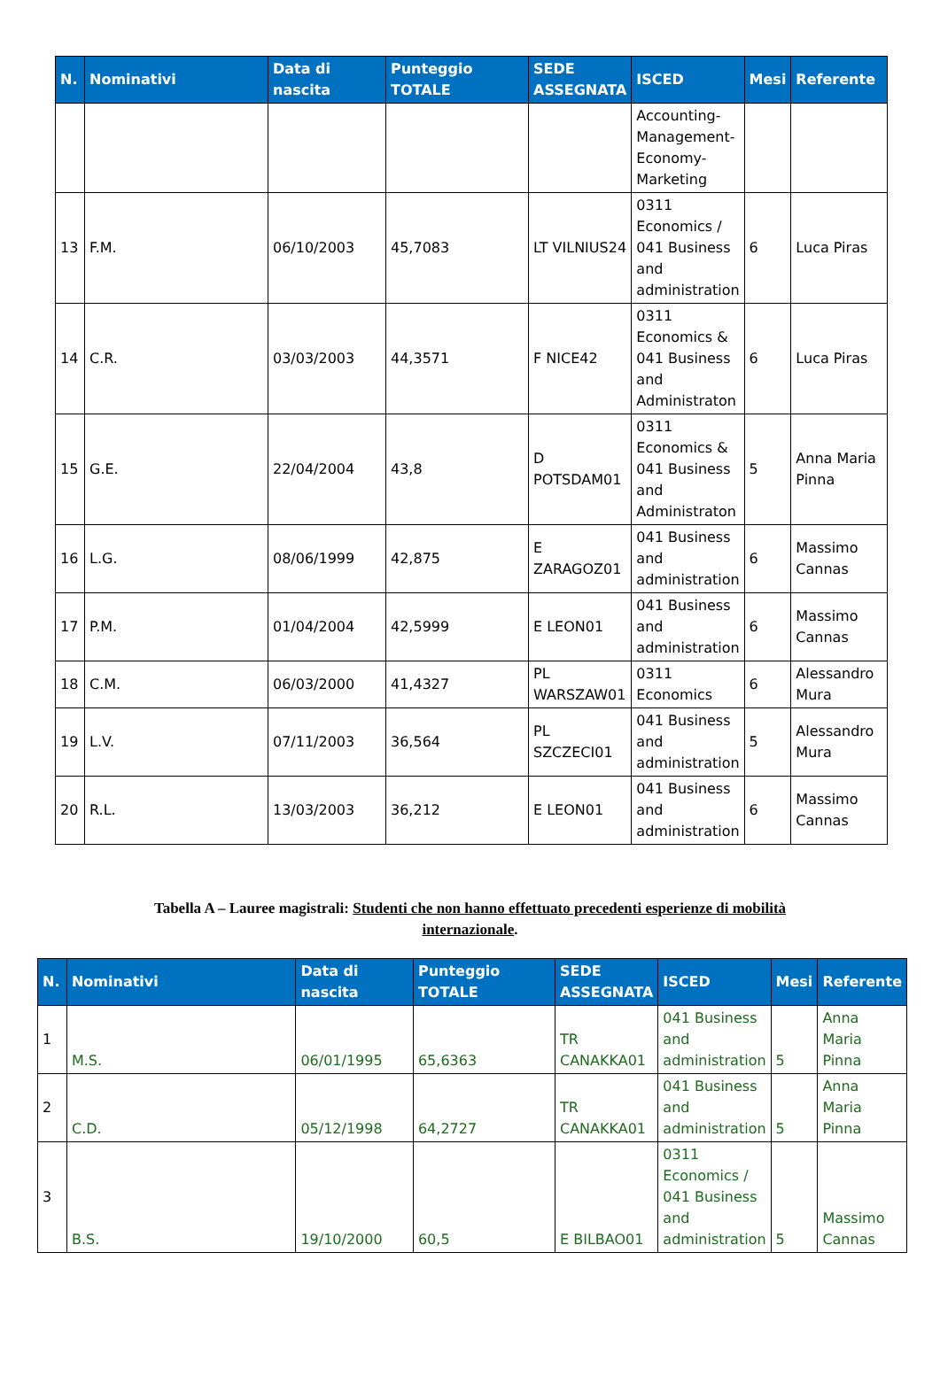| N. | Nominativi | Data di nascita | Punteggio TOTALE | SEDE ASSEGNATA | ISCED | Mesi | Referente |
| --- | --- | --- | --- | --- | --- | --- | --- |
| | | | | | Accounting-Management-Economy-Marketing | | |
| 13 | F.M. | 06/10/2003 | 45,7083 | LT VILNIUS24 | 0311 Economics / 041 Business and administration | 6 | Luca Piras |
| 14 | C.R. | 03/03/2003 | 44,3571 | F NICE42 | 0311 Economics & 041 Business and Administraton | 6 | Luca Piras |
| 15 | G.E. | 22/04/2004 | 43,8 | D POTSDAM01 | 0311 Economics & 041 Business and Administraton | 5 | Anna Maria Pinna |
| 16 | L.G. | 08/06/1999 | 42,875 | E ZARAGOZ01 | 041 Business and administration | 6 | Massimo Cannas |
| 17 | P.M. | 01/04/2004 | 42,5999 | E LEON01 | 041 Business and administration | 6 | Massimo Cannas |
| 18 | C.M. | 06/03/2000 | 41,4327 | PL WARSZAW01 | 0311 Economics | 6 | Alessandro Mura |
| 19 | L.V. | 07/11/2003 | 36,564 | PL SZCZECI01 | 041 Business and administration | 5 | Alessandro Mura |
| 20 | R.L. | 13/03/2003 | 36,212 | E LEON01 | 041 Business and administration | 6 | Massimo Cannas |
Tabella A – Lauree magistrali: Studenti che non hanno effettuato precedenti esperienze di mobilità
internazionale.
| N. | Nominativi | Data di nascita | Punteggio TOTALE | SEDE ASSEGNATA | ISCED | Mesi | Referente |
| --- | --- | --- | --- | --- | --- | --- | --- |
| 1 | M.S. | 06/01/1995 | 65,6363 | TR CANAKKA01 | 041 Business and administration | 5 | Anna Maria Pinna |
| 2 | C.D. | 05/12/1998 | 64,2727 | TR CANAKKA01 | 041 Business and administration | 5 | Anna Maria Pinna |
| 3 | B.S. | 19/10/2000 | 60,5 | E BILBAO01 | 0311 Economics / 041 Business and administration | 5 | Massimo Cannas |